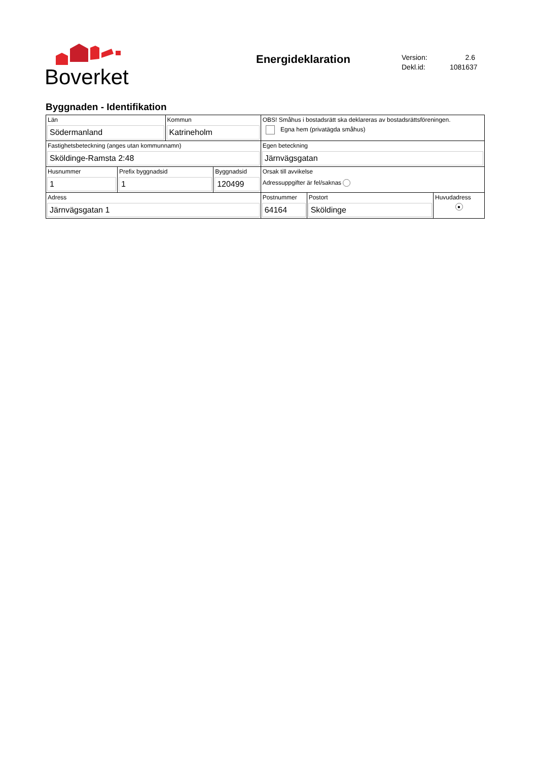Boverket
Energideklaration
Version: 2.6
Dekl.id: 1081637
Byggnaden - Identifikation
| Län Södermanland | | Kommun Katrineholm | | OBS! Småhus i bostadsrätt ska deklareras av bostadsrättsföreningen. Egna hem (privatägda småhus) | | |
| Fastighetsbeteckning (anges utan kommunnamn) Sköldinge-Ramsta 2:48 | | | | Egen beteckning Järnvägsgatan | | |
| Husnummer 1 | Prefix byggnadsid 1 | | Byggnadsid 120499 | Orsak till avvikelse Adressuppgifter är fel/saknas | | |
| Adress Järnvägsgatan 1 | | | | Postnummer 64164 | Postort Sköldinge | Huvudadress ● |